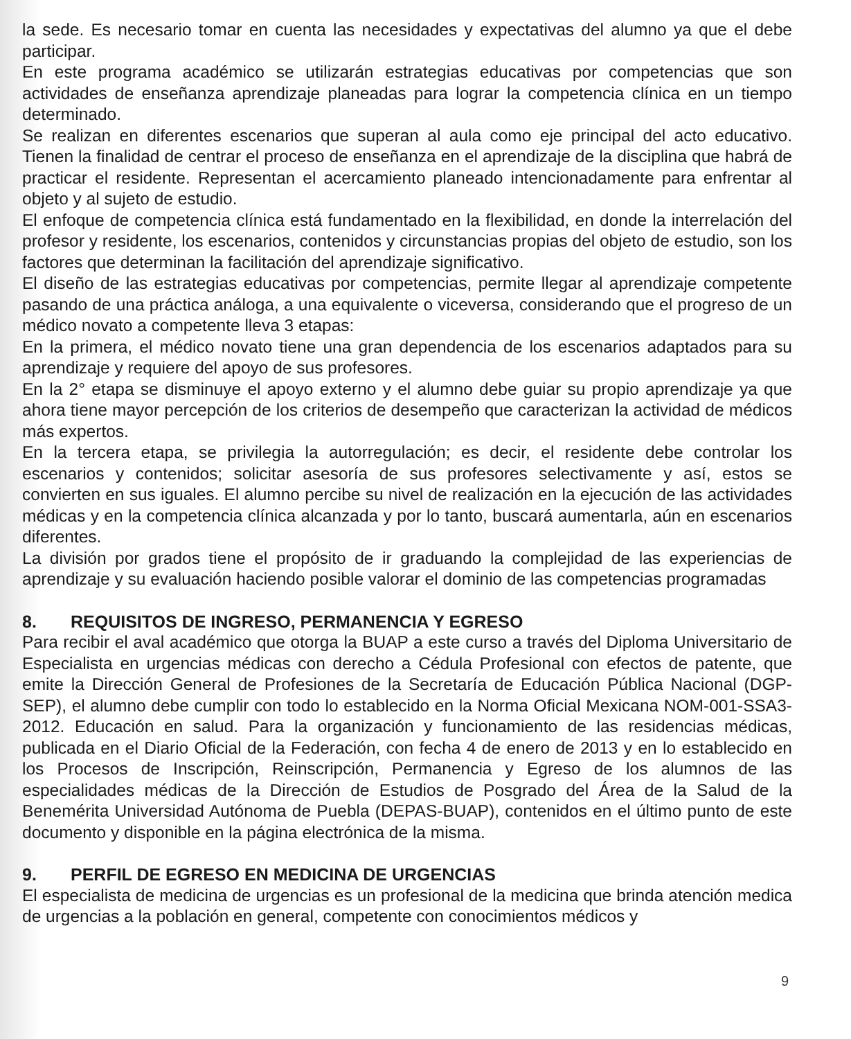la sede. Es necesario tomar en cuenta las necesidades y expectativas del alumno ya que el debe participar.
En este programa académico se utilizarán estrategias educativas por competencias que son actividades de enseñanza aprendizaje planeadas para lograr la competencia clínica en un tiempo determinado.
Se realizan en diferentes escenarios que superan al aula como eje principal del acto educativo. Tienen la finalidad de centrar el proceso de enseñanza en el aprendizaje de la disciplina que habrá de practicar el residente. Representan el acercamiento planeado intencionadamente para enfrentar al objeto y al sujeto de estudio.
El enfoque de competencia clínica está fundamentado en la flexibilidad, en donde la interrelación del profesor y residente, los escenarios, contenidos y circunstancias propias del objeto de estudio, son los factores que determinan la facilitación del aprendizaje significativo.
El diseño de las estrategias educativas por competencias, permite llegar al aprendizaje competente pasando de una práctica análoga, a una equivalente o viceversa, considerando que el progreso de un médico novato a competente lleva 3 etapas:
En la primera, el médico novato tiene una gran dependencia de los escenarios adaptados para su aprendizaje y requiere del apoyo de sus profesores.
En la 2° etapa se disminuye el apoyo externo y el alumno debe guiar su propio aprendizaje ya que ahora tiene mayor percepción de los criterios de desempeño que caracterizan la actividad de médicos más expertos.
En la tercera etapa, se privilegia la autorregulación; es decir, el residente debe controlar los escenarios y contenidos; solicitar asesoría de sus profesores selectivamente y así, estos se convierten en sus iguales. El alumno percibe su nivel de realización en la ejecución de las actividades médicas y en la competencia clínica alcanzada y por lo tanto, buscará aumentarla, aún en escenarios diferentes.
La división por grados tiene el propósito de ir graduando la complejidad de las experiencias de aprendizaje y su evaluación haciendo posible valorar el dominio de las competencias programadas
8. REQUISITOS DE INGRESO, PERMANENCIA Y EGRESO
Para recibir el aval académico que otorga la BUAP a este curso a través del Diploma Universitario de Especialista en urgencias médicas con derecho a Cédula Profesional con efectos de patente, que emite la Dirección General de Profesiones de la Secretaría de Educación Pública Nacional (DGP-SEP), el alumno debe cumplir con todo lo establecido en la Norma Oficial Mexicana NOM-001-SSA3-2012. Educación en salud. Para la organización y funcionamiento de las residencias médicas, publicada en el Diario Oficial de la Federación, con fecha 4 de enero de 2013 y en lo establecido en los Procesos de Inscripción, Reinscripción, Permanencia y Egreso de los alumnos de las especialidades médicas de la Dirección de Estudios de Posgrado del Área de la Salud de la Benemérita Universidad Autónoma de Puebla (DEPAS-BUAP), contenidos en el último punto de este documento y disponible en la página electrónica de la misma.
9. PERFIL DE EGRESO EN MEDICINA DE URGENCIAS
El especialista de medicina de urgencias es un profesional de la medicina que brinda atención medica de urgencias a la población en general, competente con conocimientos médicos y
9